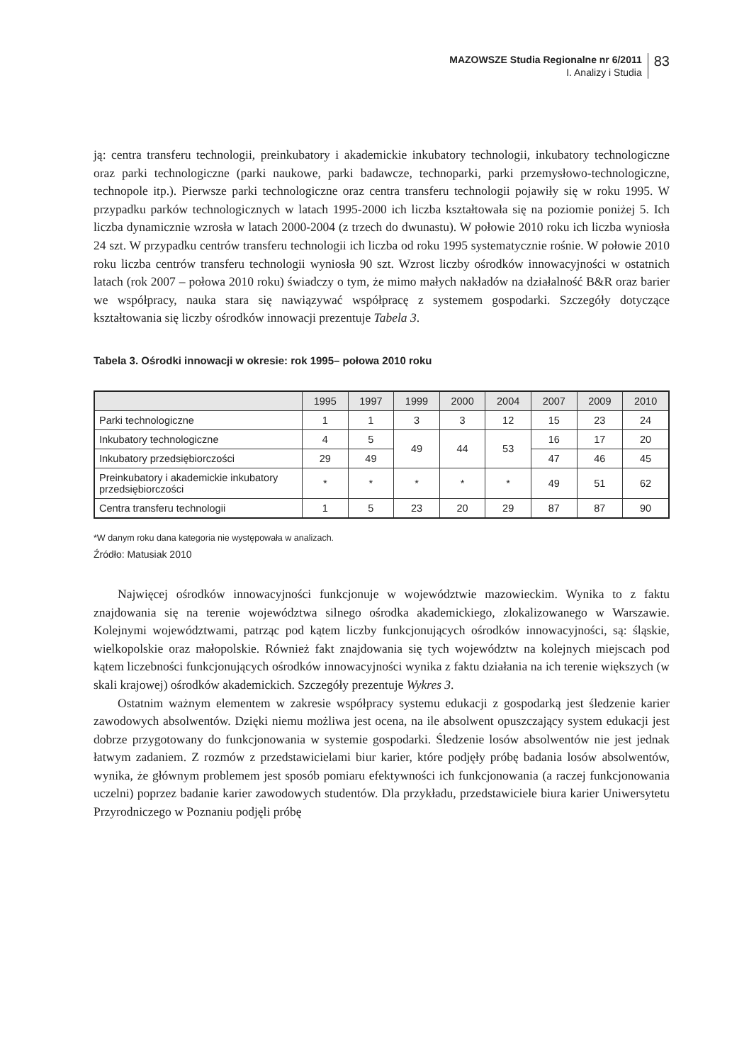MAZOWSZE Studia Regionalne nr 6/2011
I. Analizy i Studia
83
ją: centra transferu technologii, preinkubatory i akademickie inkubatory technologii, inkubatory technologiczne oraz parki technologiczne (parki naukowe, parki badawcze, technoparki, parki przemysłowo-technologiczne, technopole itp.). Pierwsze parki technologiczne oraz centra transferu technologii pojawiły się w roku 1995. W przypadku parków technologicznych w latach 1995-2000 ich liczba kształtowała się na poziomie poniżej 5. Ich liczba dynamicznie wzrosła w latach 2000-2004 (z trzech do dwunastu). W połowie 2010 roku ich liczba wyniosła 24 szt. W przypadku centrów transferu technologii ich liczba od roku 1995 systematycznie rośnie. W połowie 2010 roku liczba centrów transferu technologii wyniosła 90 szt. Wzrost liczby ośrodków innowacyjności w ostatnich latach (rok 2007 – połowa 2010 roku) świadczy o tym, że mimo małych nakładów na działalność B&R oraz barier we współpracy, nauka stara się nawiązywać współpracę z systemem gospodarki. Szczegóły dotyczące kształtowania się liczby ośrodków innowacji prezentuje Tabela 3.
Tabela 3. Ośrodki innowacji w okresie: rok 1995– połowa 2010 roku
| | 1995 | 1997 | 1999 | 2000 | 2004 | 2007 | 2009 | 2010 |
| --- | --- | --- | --- | --- | --- | --- | --- | --- |
| Parki technologiczne | 1 | 1 | 3 | 3 | 12 | 15 | 23 | 24 |
| Inkubatory technologiczne | 4 | 5 | 49 | 44 | 53 | 16 | 17 | 20 |
| Inkubatory przedsiębiorczości | 29 | 49 | | | | 47 | 46 | 45 |
| Preinkubatory i akademickie inkubatory przedsiębiorczości | * | * | * | * | * | 49 | 51 | 62 |
| Centra transferu technologii | 1 | 5 | 23 | 20 | 29 | 87 | 87 | 90 |
*W danym roku dana kategoria nie występowała w analizach.
Źródło: Matusiak 2010
Najwięcej ośrodków innowacyjności funkcjonuje w województwie mazowieckim. Wynika to z faktu znajdowania się na terenie województwa silnego ośrodka akademickiego, zlokalizowanego w Warszawie. Kolejnymi województwami, patrząc pod kątem liczby funkcjonujących ośrodków innowacyjności, są: śląskie, wielkopolskie oraz małopolskie. Również fakt znajdowania się tych województw na kolejnych miejscach pod kątem liczebności funkcjonujących ośrodków innowacyjności wynika z faktu działania na ich terenie większych (w skali krajowej) ośrodków akademickich. Szczegóły prezentuje Wykres 3.
Ostatnim ważnym elementem w zakresie współpracy systemu edukacji z gospodarką jest śledzenie karier zawodowych absolwentów. Dzięki niemu możliwa jest ocena, na ile absolwent opuszczający system edukacji jest dobrze przygotowany do funkcjonowania w systemie gospodarki. Śledzenie losów absolwentów nie jest jednak łatwym zadaniem. Z rozmów z przedstawicielami biur karier, które podjęły próbę badania losów absolwentów, wynika, że głównym problemem jest sposób pomiaru efektywności ich funkcjonowania (a raczej funkcjonowania uczelni) poprzez badanie karier zawodowych studentów. Dla przykładu, przedstawiciele biura karier Uniwersytetu Przyrodniczego w Poznaniu podjęli próbę